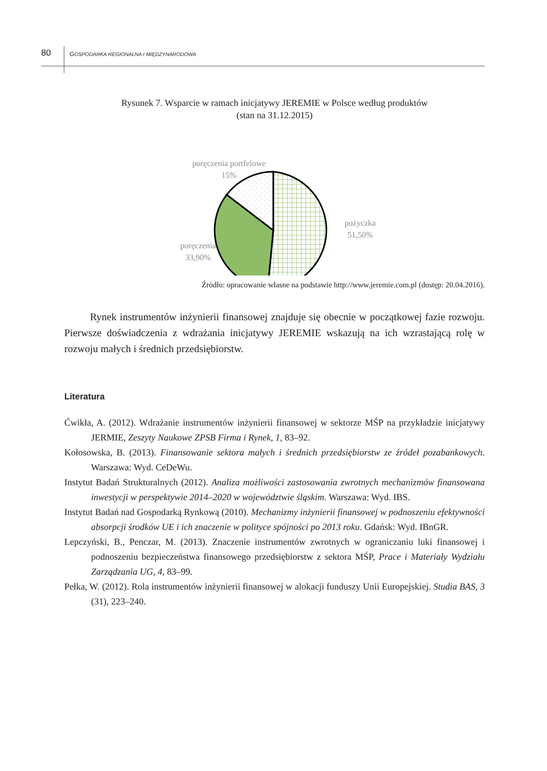80 GOSPODARKA REGIONALNA I MIĘDZYNARODOWA
Rysunek 7. Wsparcie w ramach inicjatywy JEREMIE w Polsce według produktów
(stan na 31.12.2015)
poręczenia portfelowe
15%
pożyczka
51,50%
poręczenia
33,90%
Źródło: opracowanie własne na podstawie http://www.jeremie.com.pl (dostęp: 20.04.2016).
Rynek instrumentów inżynierii finansowej znajduje się obecnie w początkowej fazie rozwoju. Pierwsze doświadczenia z wdrażania inicjatywy JEREMIE wskazują na ich wzrastającą rolę w rozwoju małych i średnich przedsiębiorstw.
Literatura
Ćwikła, A. (2012). Wdrażanie instrumentów inżynierii finansowej w sektorze MŚP na przykładzie inicjatywy JERMIE, Zeszyty Naukowe ZPSB Firma i Rynek, 1, 83–92.
Kołosowska, B. (2013). Finansowanie sektora małych i średnich przedsiębiorstw ze źródeł pozabankowych. Warszawa: Wyd. CeDeWu.
Instytut Badań Strukturalnych (2012). Analiza możliwości zastosowania zwrotnych mechanizmów finansowana inwestycji w perspektywie 2014–2020 w województwie śląskim. Warszawa: Wyd. IBS.
Instytut Badań nad Gospodarką Rynkową (2010). Mechanizmy inżynierii finansowej w podnoszeniu efektywności absorpcji środków UE i ich znaczenie w polityce spójności po 2013 roku. Gdańsk: Wyd. IBnGR.
Lepczyński, B., Penczar, M. (2013). Znaczenie instrumentów zwrotnych w ograniczaniu luki finansowej i podnoszeniu bezpieczeństwa finansowego przedsiębiorstw z sektora MŚP, Prace i Materiały Wydziału Zarządzania UG, 4, 83–99.
Pełka, W. (2012). Rola instrumentów inżynierii finansowej w alokacji funduszy Unii Europejskiej. Studia BAS, 3 (31), 223–240.